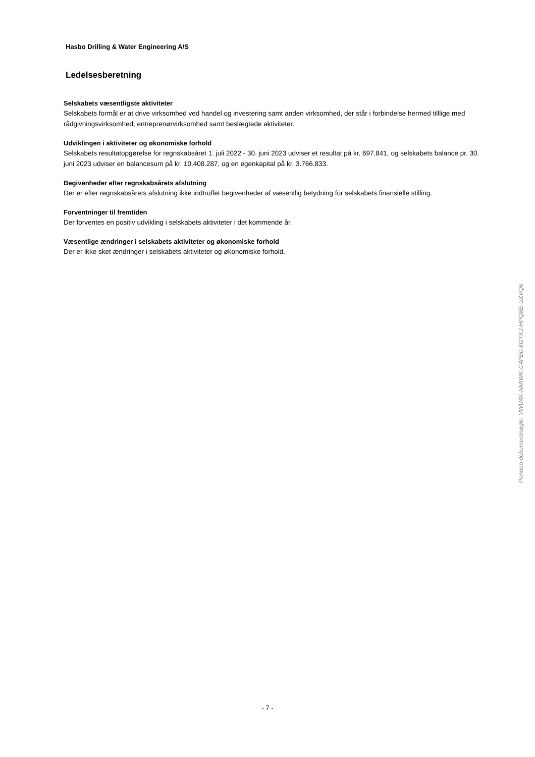Hasbo Drilling & Water Engineering A/S
Ledelsesberetning
Selskabets væsentligste aktiviteter
Selskabets formål er at drive virksomhed ved handel og investering samt anden virksomhed, der står i forbindelse hermed tilllige med rådgivningsvirksomhed, entreprenørvirksomhed samt beslægtede aktiviteter.
Udviklingen i aktiviteter og økonomiske forhold
Selskabets resultatopgørelse for regnskabsåret 1. juli 2022 - 30. juni 2023 udviser et resultat på kr. 697.841, og selskabets balance pr. 30. juni 2023 udviser en balancesum på kr. 10.408.287, og en egenkapital på kr. 3.766.833.
Begivenheder efter regnskabsårets afslutning
Der er efter regnskabsårets afslutning ikke indtruffet begivenheder af væsentlig betydning for selskabets finansielle stilling.
Forventninger til fremtiden
Der forventes en positiv udvikling i selskabets aktiviteter i det kommende år.
Væsentlige ændringer i selskabets aktiviteter og økonomiske forhold
Der er ikke sket ændringer i selskabets aktiviteter og økonomiske forhold.
Penneo dokumentnøgle: VWU4K-NMIWK-C4PE0-8GYKJ-HPQ8E-UZVQ6
- 7 -